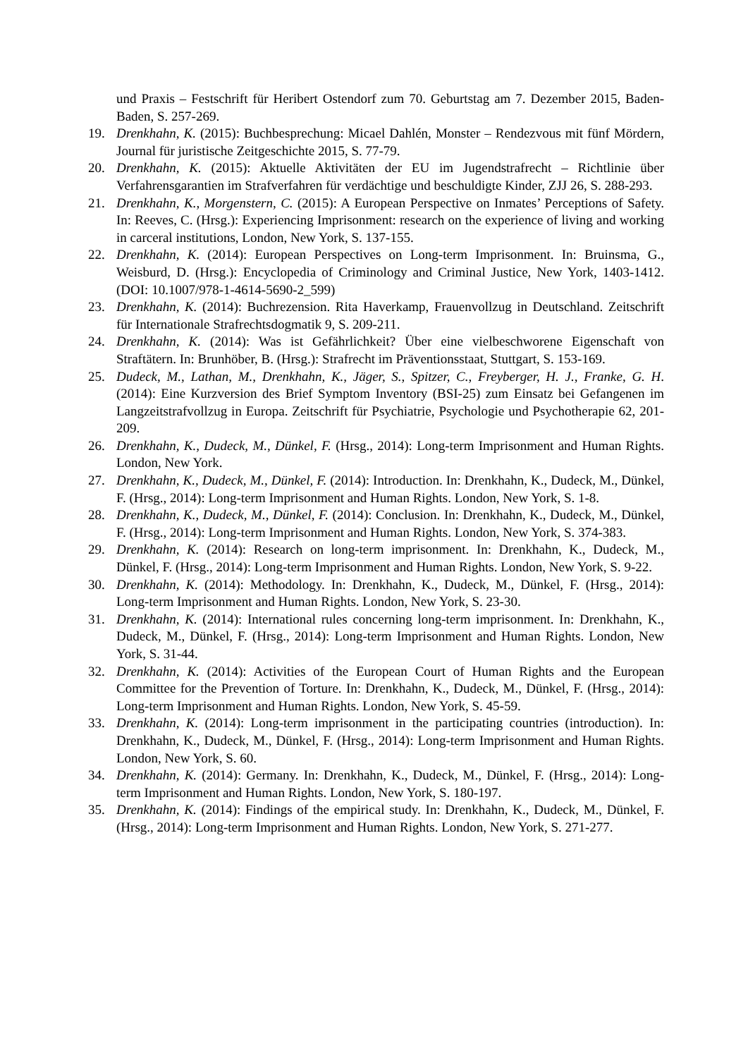und Praxis – Festschrift für Heribert Ostendorf zum 70. Geburtstag am 7. Dezember 2015, Baden-Baden, S. 257-269.
19. Drenkhahn, K. (2015): Buchbesprechung: Micael Dahlén, Monster – Rendezvous mit fünf Mördern, Journal für juristische Zeitgeschichte 2015, S. 77-79.
20. Drenkhahn, K. (2015): Aktuelle Aktivitäten der EU im Jugendstrafrecht – Richtlinie über Verfahrensgarantien im Strafverfahren für verdächtige und beschuldigte Kinder, ZJJ 26, S. 288-293.
21. Drenkhahn, K., Morgenstern, C. (2015): A European Perspective on Inmates’ Perceptions of Safety. In: Reeves, C. (Hrsg.): Experiencing Imprisonment: research on the experience of living and working in carceral institutions, London, New York, S. 137-155.
22. Drenkhahn, K. (2014): European Perspectives on Long-term Imprisonment. In: Bruinsma, G., Weisburd, D. (Hrsg.): Encyclopedia of Criminology and Criminal Justice, New York, 1403-1412. (DOI: 10.1007/978-1-4614-5690-2_599)
23. Drenkhahn, K. (2014): Buchrezension. Rita Haverkamp, Frauenvollzug in Deutschland. Zeitschrift für Internationale Strafrechtsdogmatik 9, S. 209-211.
24. Drenkhahn, K. (2014): Was ist Gefährlichkeit? Über eine vielbeschworene Eigenschaft von Straftätern. In: Brunhöber, B. (Hrsg.): Strafrecht im Präventionsstaat, Stuttgart, S. 153-169.
25. Dudeck, M., Lathan, M., Drenkhahn, K., Jäger, S., Spitzer, C., Freyberger, H. J., Franke, G. H. (2014): Eine Kurzversion des Brief Symptom Inventory (BSI-25) zum Einsatz bei Gefangenen im Langzeitstrafvollzug in Europa. Zeitschrift für Psychiatrie, Psychologie und Psychotherapie 62, 201-209.
26. Drenkhahn, K., Dudeck, M., Dünkel, F. (Hrsg., 2014): Long-term Imprisonment and Human Rights. London, New York.
27. Drenkhahn, K., Dudeck, M., Dünkel, F. (2014): Introduction. In: Drenkhahn, K., Dudeck, M., Dünkel, F. (Hrsg., 2014): Long-term Imprisonment and Human Rights. London, New York, S. 1-8.
28. Drenkhahn, K., Dudeck, M., Dünkel, F. (2014): Conclusion. In: Drenkhahn, K., Dudeck, M., Dünkel, F. (Hrsg., 2014): Long-term Imprisonment and Human Rights. London, New York, S. 374-383.
29. Drenkhahn, K. (2014): Research on long-term imprisonment. In: Drenkhahn, K., Dudeck, M., Dünkel, F. (Hrsg., 2014): Long-term Imprisonment and Human Rights. London, New York, S. 9-22.
30. Drenkhahn, K. (2014): Methodology. In: Drenkhahn, K., Dudeck, M., Dünkel, F. (Hrsg., 2014): Long-term Imprisonment and Human Rights. London, New York, S. 23-30.
31. Drenkhahn, K. (2014): International rules concerning long-term imprisonment. In: Drenkhahn, K., Dudeck, M., Dünkel, F. (Hrsg., 2014): Long-term Imprisonment and Human Rights. London, New York, S. 31-44.
32. Drenkhahn, K. (2014): Activities of the European Court of Human Rights and the European Committee for the Prevention of Torture. In: Drenkhahn, K., Dudeck, M., Dünkel, F. (Hrsg., 2014): Long-term Imprisonment and Human Rights. London, New York, S. 45-59.
33. Drenkhahn, K. (2014): Long-term imprisonment in the participating countries (introduction). In: Drenkhahn, K., Dudeck, M., Dünkel, F. (Hrsg., 2014): Long-term Imprisonment and Human Rights. London, New York, S. 60.
34. Drenkhahn, K. (2014): Germany. In: Drenkhahn, K., Dudeck, M., Dünkel, F. (Hrsg., 2014): Long-term Imprisonment and Human Rights. London, New York, S. 180-197.
35. Drenkhahn, K. (2014): Findings of the empirical study. In: Drenkhahn, K., Dudeck, M., Dünkel, F. (Hrsg., 2014): Long-term Imprisonment and Human Rights. London, New York, S. 271-277.